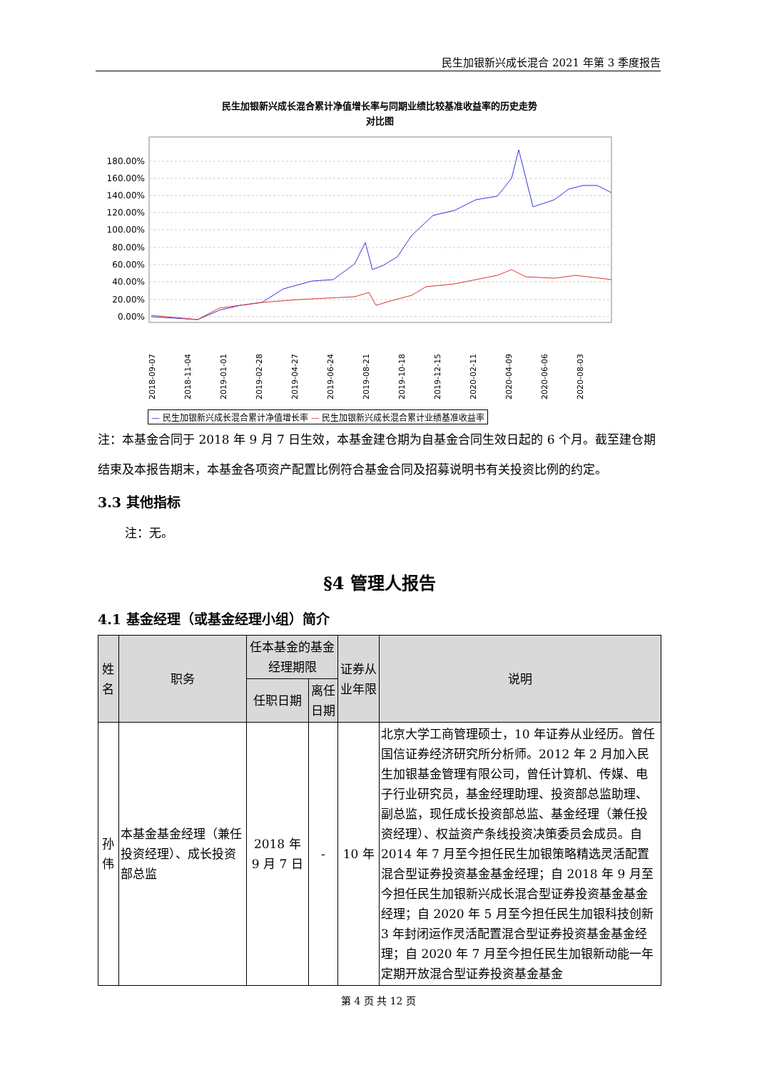民生加银新兴成长混合 2021 年第 3 季度报告
民生加银新兴成长混合累计净值增长率与同期业绩比较基准收益率的历史走势
对比图
180.00%
160.00%
140.00%
120.00%
100.00%
80.00%
60.00%
40.00%
20.00%
0.00%
2018-09-07
2018-11-04
2019-01-01
2019-02-28
2019-04-27
2019-06-24
2019-08-21
2019-10-18
2019-12-15
2020-02-11
2020-04-09
2020-06-06
2020-08-03
— 民生加银新兴成长混合累计净值增长率 — 民生加银新兴成长混合累计业绩基准收益率
注：本基金合同于 2018 年 9 月 7 日生效，本基金建仓期为自基金合同生效日起的 6 个月。截至建仓期结束及本报告期末，本基金各项资产配置比例符合基金合同及招募说明书有关投资比例的约定。
3.3 其他指标
注：无。
§4 管理人报告
4.1 基金经理（或基金经理小组）简介
| 姓名 | 职务 | 任本基金的基金经理期限 | | 证券从业年限 | 说明 |
| --- | --- | --- | --- | --- | --- |
| | | 任职日期 | 离任日期 | | |
| 孙伟 | 本基金基金经理（兼任投资经理）、成长投资部总监 | 2018 年 9 月 7 日 | - | 10 年 | 北京大学工商管理硕士，10 年证券从业经历。曾任国信证券经济研究所分析师。2012 年 2 月加入民生加银基金管理有限公司，曾任计算机、传媒、电子行业研究员，基金经理助理、投资部总监助理、副总监，现任成长投资部总监、基金经理（兼任投资经理）、权益资产条线投资决策委员会成员。自 2014 年 7 月至今担任民生加银策略精选灵活配置混合型证券投资基金基金经理；自 2018 年 9 月至今担任民生加银新兴成长混合型证券投资基金基金经理；自 2020 年 5 月至今担任民生加银科技创新 3 年封闭运作灵活配置混合型证券投资基金基金经理；自 2020 年 7 月至今担任民生加银新动能一年定期开放混合型证券投资基金基金 |
第 4 页 共 12 页